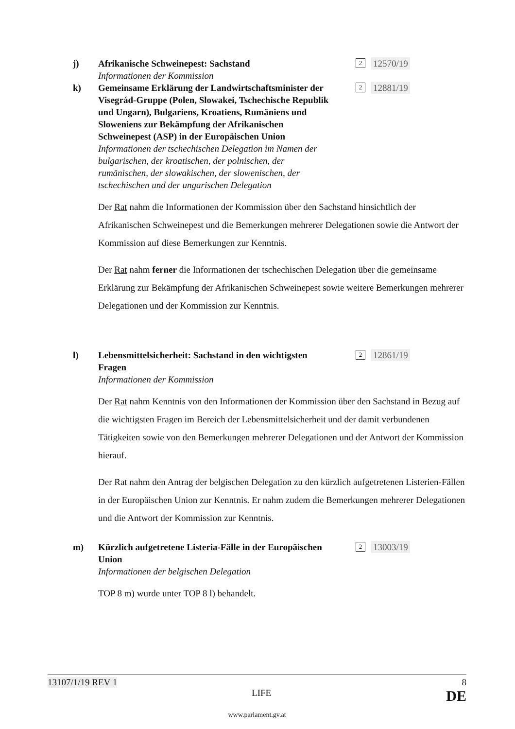j) Afrikanische Schweinepest: Sachstand
Informationen der Kommission
2 12570/19
k) Gemeinsame Erklärung der Landwirtschaftsminister der Visegrád-Gruppe (Polen, Slowakei, Tschechische Republik und Ungarn), Bulgariens, Kroatiens, Rumäniens und Sloweniens zur Bekämpfung der Afrikanischen Schweinepest (ASP) in der Europäischen Union
Informationen der tschechischen Delegation im Namen der bulgarischen, der kroatischen, der polnischen, der rumänischen, der slowakischen, der slowenischen, der tschechischen und der ungarischen Delegation
2 12881/19
Der Rat nahm die Informationen der Kommission über den Sachstand hinsichtlich der Afrikanischen Schweinepest und die Bemerkungen mehrerer Delegationen sowie die Antwort der Kommission auf diese Bemerkungen zur Kenntnis.
Der Rat nahm ferner die Informationen der tschechischen Delegation über die gemeinsame Erklärung zur Bekämpfung der Afrikanischen Schweinepest sowie weitere Bemerkungen mehrerer Delegationen und der Kommission zur Kenntnis.
l) Lebensmittelsicherheit: Sachstand in den wichtigsten Fragen
Informationen der Kommission
2 12861/19
Der Rat nahm Kenntnis von den Informationen der Kommission über den Sachstand in Bezug auf die wichtigsten Fragen im Bereich der Lebensmittelsicherheit und der damit verbundenen Tätigkeiten sowie von den Bemerkungen mehrerer Delegationen und der Antwort der Kommission hierauf.
Der Rat nahm den Antrag der belgischen Delegation zu den kürzlich aufgetretenen Listerien-Fällen in der Europäischen Union zur Kenntnis. Er nahm zudem die Bemerkungen mehrerer Delegationen und die Antwort der Kommission zur Kenntnis.
m) Kürzlich aufgetretene Listeria-Fälle in der Europäischen Union
Informationen der belgischen Delegation
2 13003/19
TOP 8 m) wurde unter TOP 8 l) behandelt.
13107/1/19 REV 1 8
LIFE DE
www.parlament.gv.at